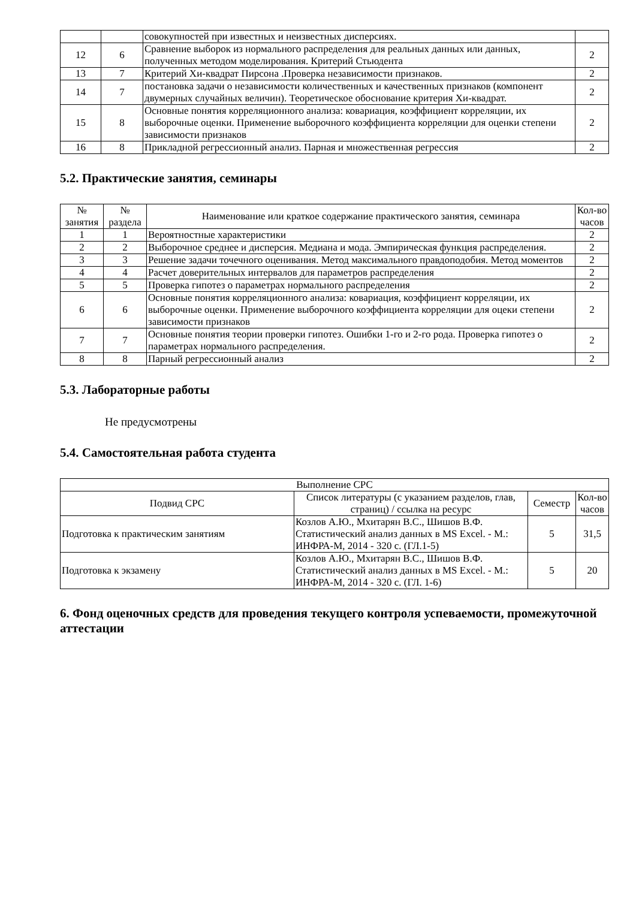| | | совокупностей при известных и неизвестных дисперсиях. | |
| 12 | 6 | Сравнение выборок из нормального распределения для реальных данных или данных, полученных методом моделирования. Критерий Стьюдента | 2 |
| 13 | 7 | Критерий Хи-квадрат Пирсона .Проверка независимости признаков. | 2 |
| 14 | 7 | постановка задачи о независимости количественных и качественных признаков (компонент двумерных случайных величин). Теоретическое обоснование критерия Хи-квадрат. | 2 |
| 15 | 8 | Основные понятия корреляционного анализа: ковариация, коэффициент корреляции, их выборочные оценки. Применение выборочного коэффициента корреляции для оценки степени зависимости признаков | 2 |
| 16 | 8 | Прикладной регрессионный анализ. Парная и множественная регрессия | 2 |
5.2. Практические занятия, семинары
| № занятия | № раздела | Наименование или краткое содержание практического занятия, семинара | Кол-во часов |
| --- | --- | --- | --- |
| 1 | 1 | Вероятностные характеристики | 2 |
| 2 | 2 | Выборочное среднее и дисперсия. Медиана и мода. Эмпирическая функция распределения. | 2 |
| 3 | 3 | Решение задачи точечного оценивания. Метод максимального правдоподобия. Метод моментов | 2 |
| 4 | 4 | Расчет доверительных интервалов для параметров распределения | 2 |
| 5 | 5 | Проверка гипотез о параметрах нормального распределения | 2 |
| 6 | 6 | Основные понятия корреляционного анализа: ковариация, коэффициент корреляции, их выборочные оценки. Применение выборочного коэффициента корреляции для оцеки степени зависимости признаков | 2 |
| 7 | 7 | Основные понятия теории проверки гипотез. Ошибки 1-го и 2-го рода. Проверка гипотез о параметрах нормального распределения. | 2 |
| 8 | 8 | Парный регрессионный анализ | 2 |
5.3. Лабораторные работы
Не предусмотрены
5.4. Самостоятельная работа студента
| Выполнение СРС | | | |
| --- | --- | --- | --- |
| Подвид СРС | Список литературы (с указанием разделов, глав, страниц) / ссылка на ресурс | Семестр | Кол-во часов |
| Подготовка к практическим занятиям | Козлов А.Ю., Мхитарян В.С., Шишов В.Ф. Статистический анализ данных в MS Excel. - М.: ИНФРА-М, 2014 - 320 с. (ГЛ.1-5) | 5 | 31,5 |
| Подготовка к экзамену | Козлов А.Ю., Мхитарян В.С., Шишов В.Ф. Статистический анализ данных в MS Excel. - М.: ИНФРА-М, 2014 - 320 с. (ГЛ. 1-6) | 5 | 20 |
6. Фонд оценочных средств для проведения текущего контроля успеваемости, промежуточной аттестации